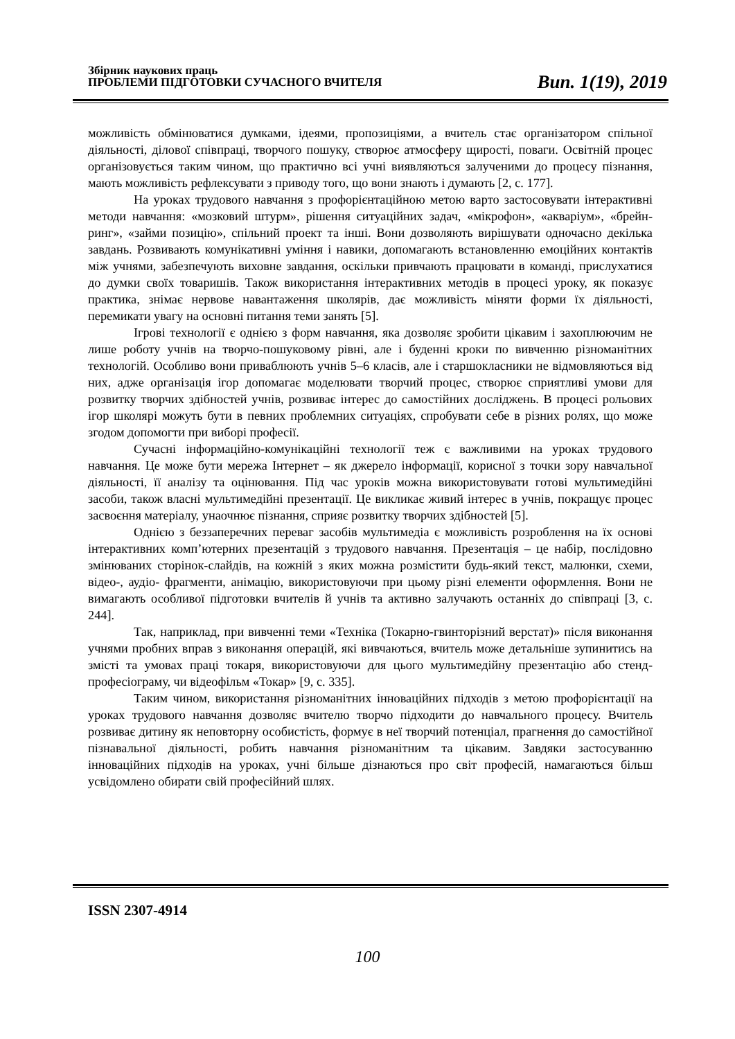Збірник наукових праць
ПРОБЛЕМИ ПІДГОТОВКИ СУЧАСНОГО ВЧИТЕЛЯ
Вип. 1(19), 2019
можливість обмінюватися думками, ідеями, пропозиціями, а вчитель стає організатором спільної діяльності, ділової співпраці, творчого пошуку, створює атмосферу щирості, поваги. Освітній процес організовується таким чином, що практично всі учні виявляються залученими до процесу пізнання, мають можливість рефлексувати з приводу того, що вони знають і думають [2, с. 177].
На уроках трудового навчання з профорієнтаційною метою варто застосовувати інтерактивні методи навчання: «мозковий штурм», рішення ситуаційних задач, «мікрофон», «акваріум», «брейн-ринг», «займи позицію», спільний проект та інші. Вони дозволяють вирішувати одночасно декілька завдань. Розвивають комунікативні уміння і навики, допомагають встановленню емоційних контактів між учнями, забезпечують виховне завдання, оскільки привчають працювати в команді, прислухатися до думки своїх товаришів. Також використання інтерактивних методів в процесі уроку, як показує практика, знімає нервове навантаження школярів, дає можливість міняти форми їх діяльності, перемикати увагу на основні питання теми занять [5].
Ігрові технології є однією з форм навчання, яка дозволяє зробити цікавим і захоплюючим не лише роботу учнів на творчо-пошуковому рівні, але і буденні кроки по вивченню різноманітних технологій. Особливо вони приваблюють учнів 5–6 класів, але і старшокласники не відмовляються від них, адже організація ігор допомагає моделювати творчий процес, створює сприятливі умови для розвитку творчих здібностей учнів, розвиває інтерес до самостійних досліджень. В процесі рольових ігор школярі можуть бути в певних проблемних ситуаціях, спробувати себе в різних ролях, що може згодом допомогти при виборі професії.
Сучасні інформаційно-комунікаційні технології теж є важливими на уроках трудового навчання. Це може бути мережа Інтернет – як джерело інформації, корисної з точки зору навчальної діяльності, її аналізу та оцінювання. Під час уроків можна використовувати готові мультимедійні засоби, також власні мультимедійні презентації. Це викликає живий інтерес в учнів, покращує процес засвоєння матеріалу, унаочнює пізнання, сприяє розвитку творчих здібностей [5].
Однією з беззаперечних переваг засобів мультимедіа є можливість розроблення на їх основі інтерактивних комп’ютерних презентацій з трудового навчання. Презентація – це набір, послідовно змінюваних сторінок-слайдів, на кожній з яких можна розмістити будь-який текст, малюнки, схеми, відео-, аудіо- фрагменти, анімацію, використовуючи при цьому різні елементи оформлення. Вони не вимагають особливої підготовки вчителів й учнів та активно залучають останніх до співпраці [3, с. 244].
Так, наприклад, при вивченні теми «Техніка (Токарно-гвинторізний верстат)» після виконання учнями пробних вправ з виконання операцій, які вивчаються, вчитель може детальніше зупинитись на змісті та умовах праці токаря, використовуючи для цього мультимедійну презентацію або стенд-професіограму, чи відеофільм «Токар» [9, с. 335].
Таким чином, використання різноманітних інноваційних підходів з метою профорієнтації на уроках трудового навчання дозволяє вчителю творчо підходити до навчального процесу. Вчитель розвиває дитину як неповторну особистість, формує в неї творчий потенціал, прагнення до самостійної пізнавальної діяльності, робить навчання різноманітним та цікавим. Завдяки застосуванню інноваційних підходів на уроках, учні більше дізнаються про світ професій, намагаються більш усвідомлено обирати свій професійний шлях.
ISSN 2307-4914
100